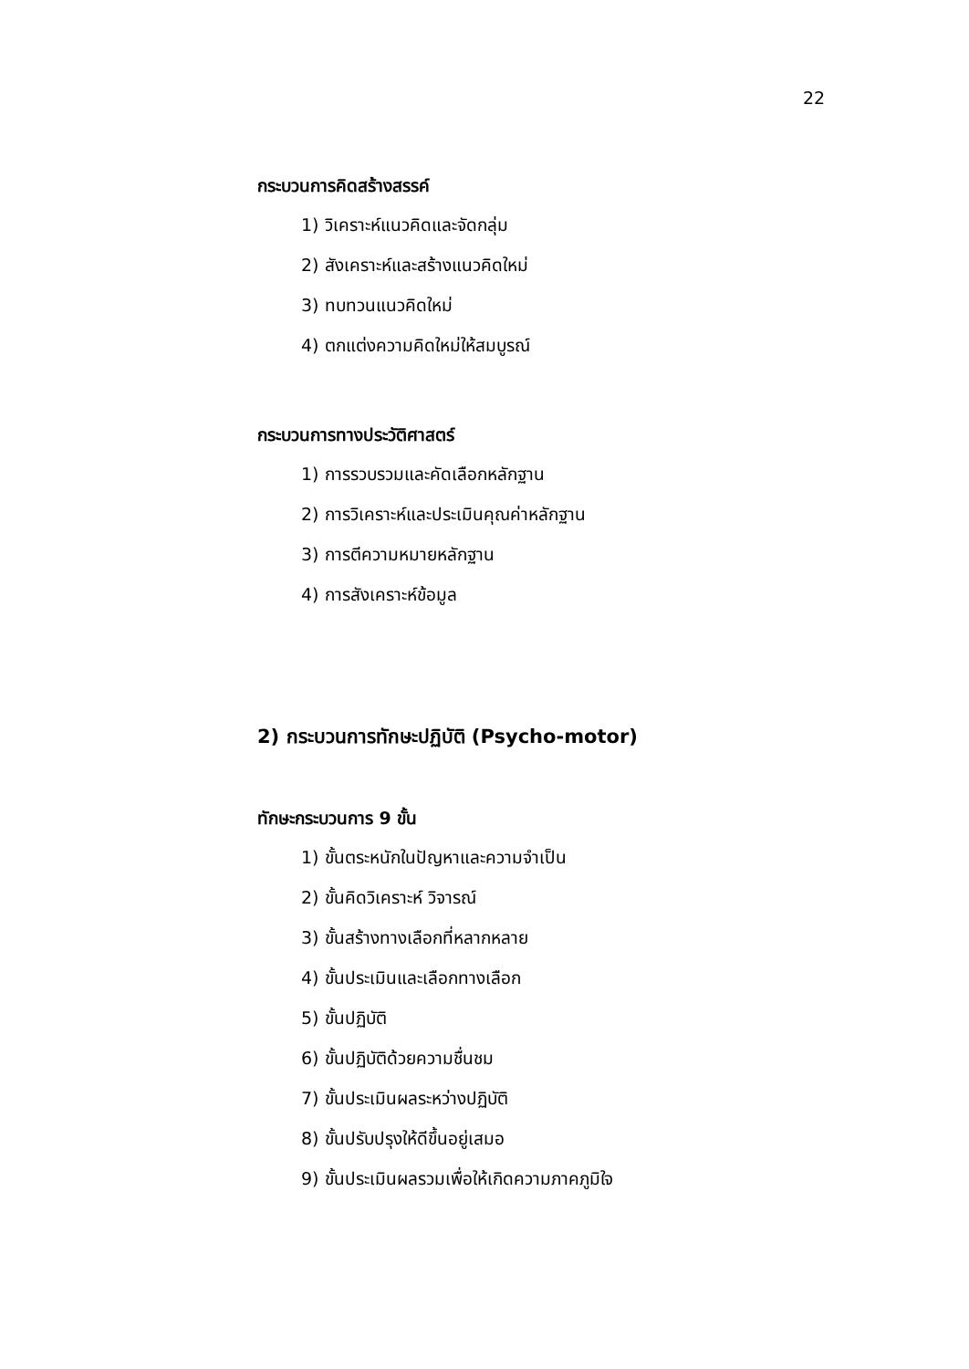22
กระบวนการคิดสร้างสรรค์
1) วิเคราะห์แนวคิดและจัดกลุ่ม
2) สังเคราะห์และสร้างแนวคิดใหม่
3) ทบทวนแนวคิดใหม่
4) ตกแต่งความคิดใหม่ให้สมบูรณ์
กระบวนการทางประวัติศาสตร์
1) การรวบรวมและคัดเลือกหลักฐาน
2) การวิเคราะห์และประเมินคุณค่าหลักฐาน
3) การตีความหมายหลักฐาน
4) การสังเคราะห์ข้อมูล
2) กระบวนการทักษะปฏิบัติ (Psycho-motor)
ทักษะกระบวนการ 9 ขั้น
1) ขั้นตระหนักในปัญหาและความจำเป็น
2) ขั้นคิดวิเคราะห์ วิจารณ์
3) ขั้นสร้างทางเลือกที่หลากหลาย
4) ขั้นประเมินและเลือกทางเลือก
5) ขั้นปฏิบัติ
6) ขั้นปฏิบัติด้วยความชื่นชม
7) ขั้นประเมินผลระหว่างปฏิบัติ
8) ขั้นปรับปรุงให้ดีขึ้นอยู่เสมอ
9) ขั้นประเมินผลรวมเพื่อให้เกิดความภาคภูมิใจ